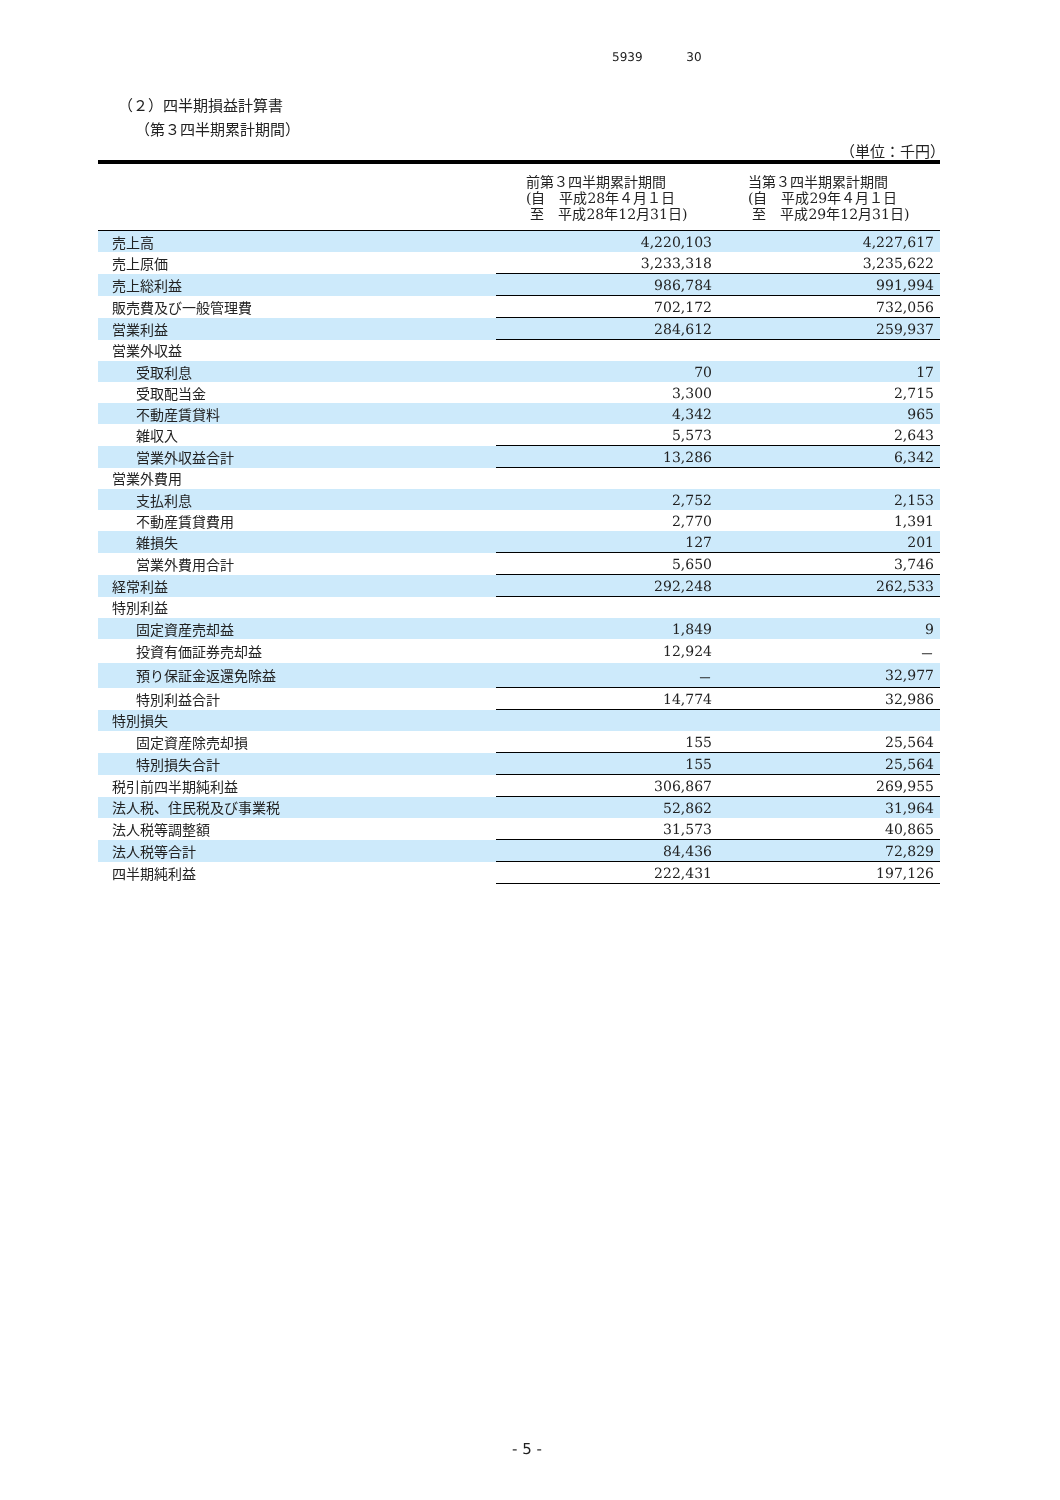5939 30
（２）四半期損益計算書
（第３四半期累計期間）
（単位：千円）
| | 前第３四半期累計期間 (自 平成28年４月１日 至 平成28年12月31日) | 当第３四半期累計期間 (自 平成29年４月１日 至 平成29年12月31日) |
| --- | --- | --- |
| 売上高 | 4,220,103 | 4,227,617 |
| 売上原価 | 3,233,318 | 3,235,622 |
| 売上総利益 | 986,784 | 991,994 |
| 販売費及び一般管理費 | 702,172 | 732,056 |
| 営業利益 | 284,612 | 259,937 |
| 営業外収益 | | |
| 受取利息 | 70 | 17 |
| 受取配当金 | 3,300 | 2,715 |
| 不動産賃貸料 | 4,342 | 965 |
| 雑収入 | 5,573 | 2,643 |
| 営業外収益合計 | 13,286 | 6,342 |
| 営業外費用 | | |
| 支払利息 | 2,752 | 2,153 |
| 不動産賃貸費用 | 2,770 | 1,391 |
| 雑損失 | 127 | 201 |
| 営業外費用合計 | 5,650 | 3,746 |
| 経常利益 | 292,248 | 262,533 |
| 特別利益 | | |
| 固定資産売却益 | 1,849 | 9 |
| 投資有価証券売却益 | 12,924 | － |
| 預り保証金返還免除益 | － | 32,977 |
| 特別利益合計 | 14,774 | 32,986 |
| 特別損失 | | |
| 固定資産除売却損 | 155 | 25,564 |
| 特別損失合計 | 155 | 25,564 |
| 税引前四半期純利益 | 306,867 | 269,955 |
| 法人税、住民税及び事業税 | 52,862 | 31,964 |
| 法人税等調整額 | 31,573 | 40,865 |
| 法人税等合計 | 84,436 | 72,829 |
| 四半期純利益 | 222,431 | 197,126 |
- 5 -